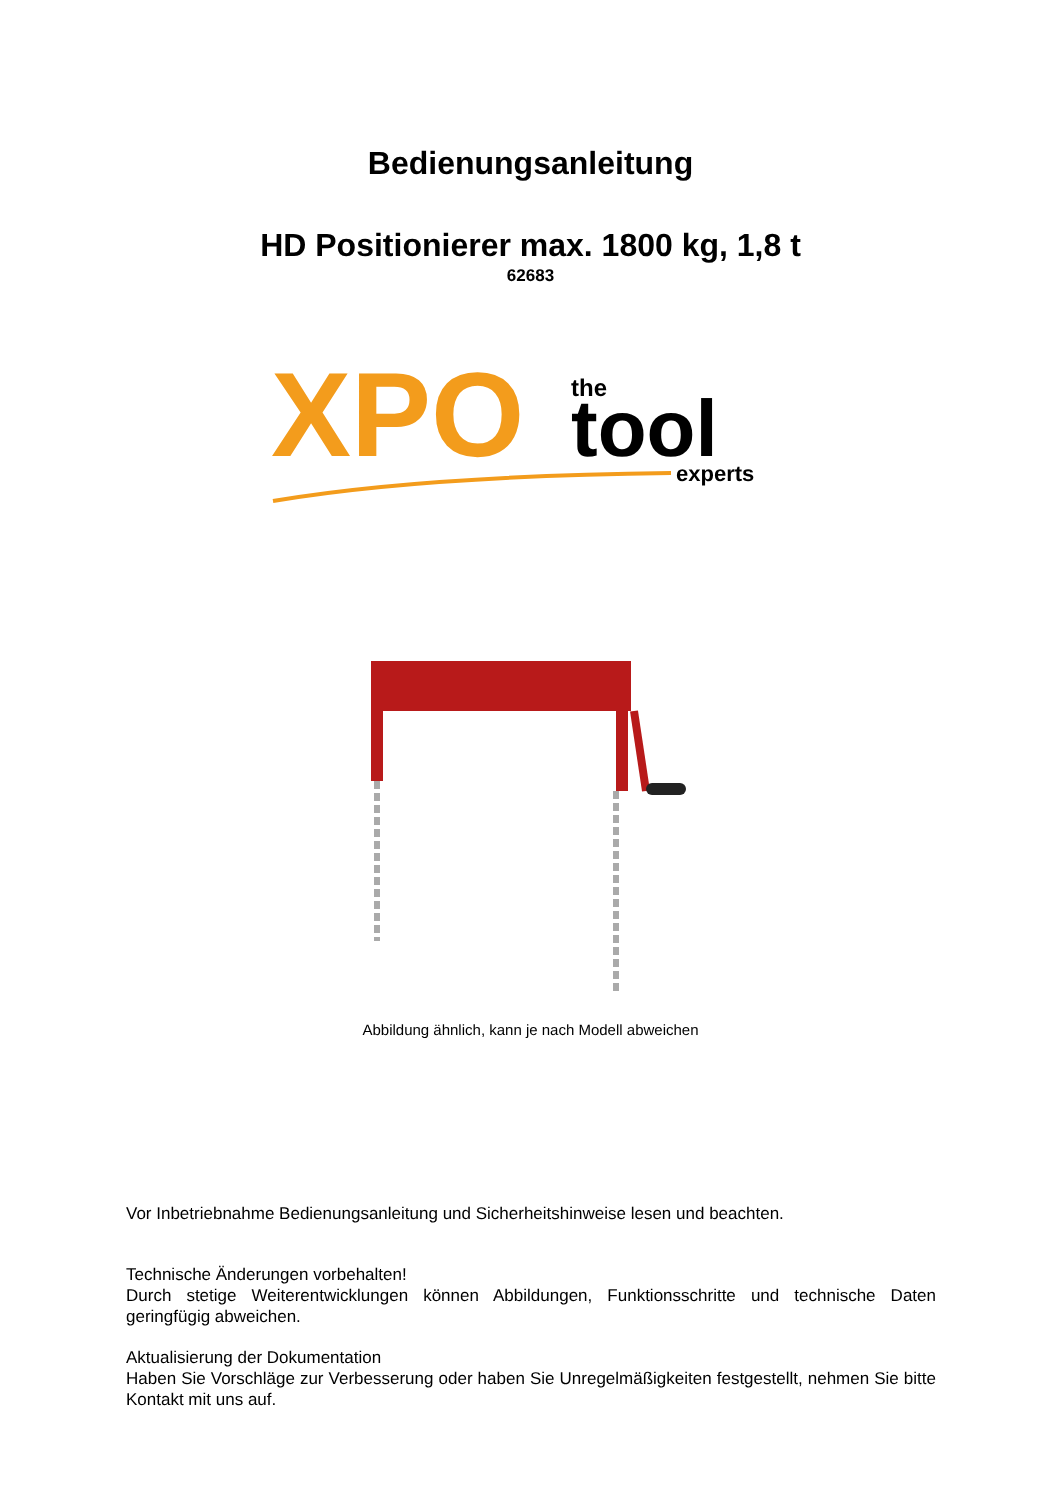Bedienungsanleitung
HD Positionierer max. 1800 kg, 1,8 t
62683
XPO
the
tool
experts
Abbildung ähnlich, kann je nach Modell abweichen
Vor Inbetriebnahme Bedienungsanleitung und Sicherheitshinweise lesen und beachten.
Technische Änderungen vorbehalten!
Durch stetige Weiterentwicklungen können Abbildungen, Funktionsschritte und technische Daten geringfügig abweichen.
Aktualisierung der Dokumentation
Haben Sie Vorschläge zur Verbesserung oder haben Sie Unregelmäßigkeiten festgestellt, nehmen Sie bitte Kontakt mit uns auf.